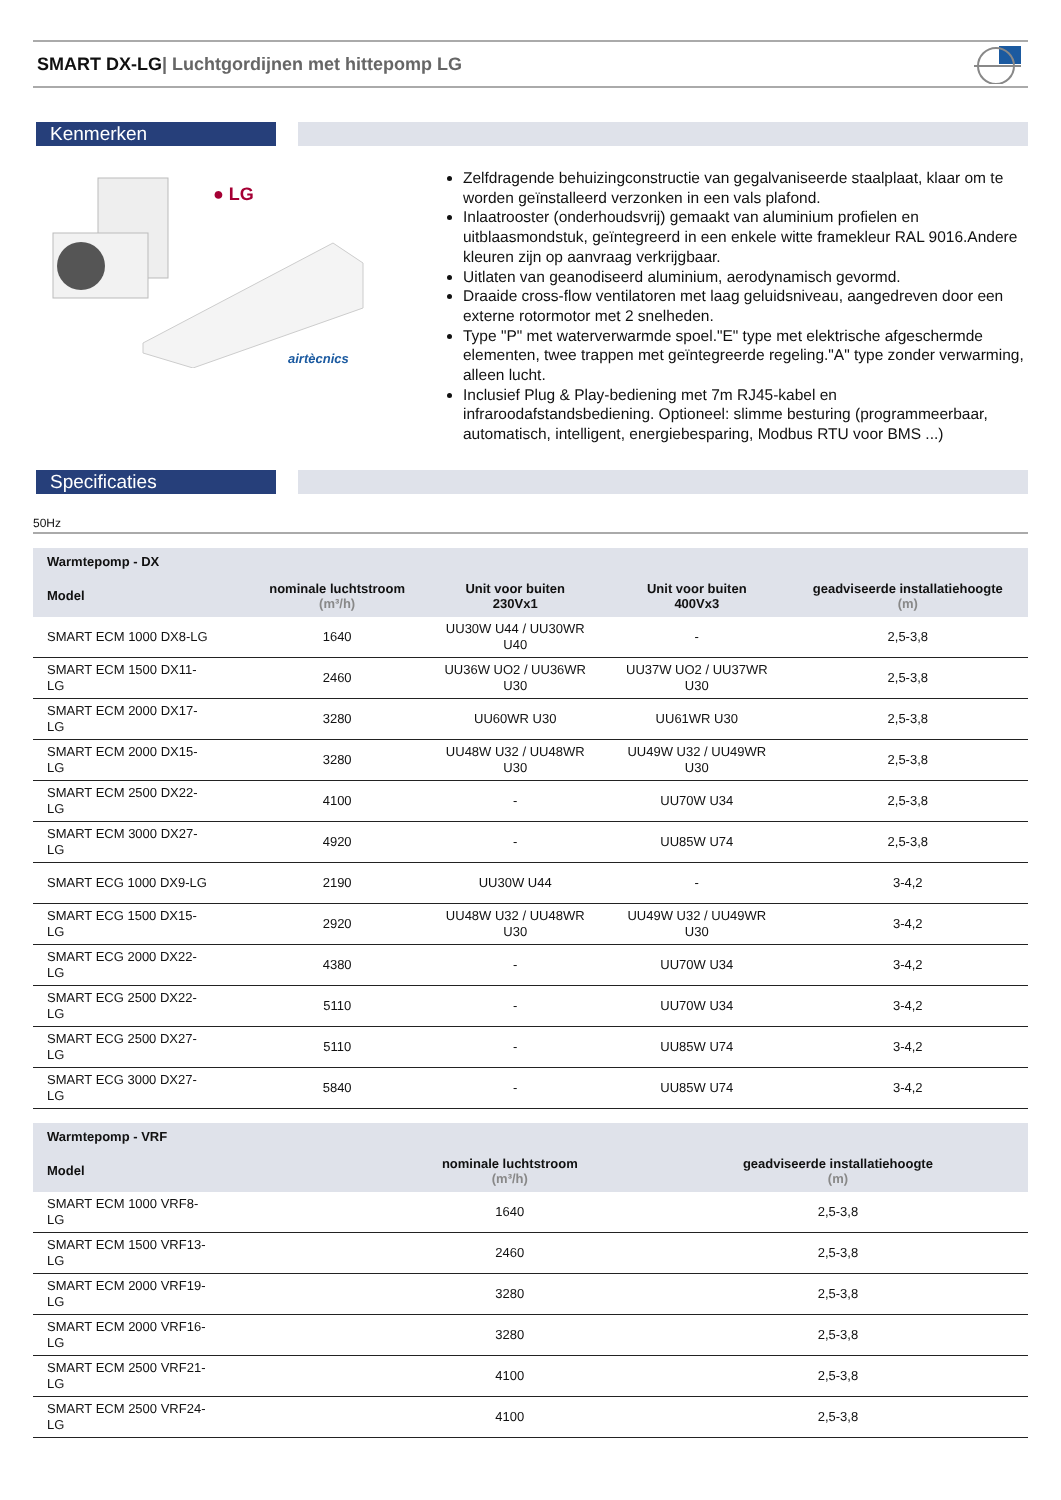SMART DX-LG| Luchtgordijnen met hittepomp LG
Kenmerken
● LG
airtècnics
Zelfdragende behuizingconstructie van gegalvaniseerde staalplaat, klaar om te worden geïnstalleerd verzonken in een vals plafond.
Inlaatrooster (onderhoudsvrij) gemaakt van aluminium profielen en uitblaasmondstuk, geïntegreerd in een enkele witte framekleur RAL 9016.Andere kleuren zijn op aanvraag verkrijgbaar.
Uitlaten van geanodiseerd aluminium, aerodynamisch gevormd.
Draaide cross-flow ventilatoren met laag geluidsniveau, aangedreven door een externe rotormotor met 2 snelheden.
Type "P" met waterverwarmde spoel."E" type met elektrische afgeschermde elementen, twee trappen met geïntegreerde regeling."A" type zonder verwarming, alleen lucht.
Inclusief Plug & Play-bediening met 7m RJ45-kabel en infraroodafstandsbediening. Optioneel: slimme besturing (programmeerbaar, automatisch, intelligent, energiebesparing, Modbus RTU voor BMS ...)
Specificaties
50Hz
| Warmtepomp - DX | | | | |
| --- | --- | --- | --- | --- |
| Model | nominale luchtstroom (m³/h) | Unit voor buiten 230Vx1 | Unit voor buiten 400Vx3 | geadviseerde installatiehoogte (m) |
| SMART ECM 1000 DX8-LG | 1640 | UU30W U44 / UU30WR U40 | - | 2,5-3,8 |
| SMART ECM 1500 DX11- LG | 2460 | UU36W UO2 / UU36WR U30 | UU37W UO2 / UU37WR U30 | 2,5-3,8 |
| SMART ECM 2000 DX17- LG | 3280 | UU60WR U30 | UU61WR U30 | 2,5-3,8 |
| SMART ECM 2000 DX15- LG | 3280 | UU48W U32 / UU48WR U30 | UU49W U32 / UU49WR U30 | 2,5-3,8 |
| SMART ECM 2500 DX22- LG | 4100 | - | UU70W U34 | 2,5-3,8 |
| SMART ECM 3000 DX27- LG | 4920 | - | UU85W U74 | 2,5-3,8 |
| SMART ECG 1000 DX9-LG | 2190 | UU30W U44 | - | 3-4,2 |
| SMART ECG 1500 DX15- LG | 2920 | UU48W U32 / UU48WR U30 | UU49W U32 / UU49WR U30 | 3-4,2 |
| SMART ECG 2000 DX22- LG | 4380 | - | UU70W U34 | 3-4,2 |
| SMART ECG 2500 DX22- LG | 5110 | - | UU70W U34 | 3-4,2 |
| SMART ECG 2500 DX27- LG | 5110 | - | UU85W U74 | 3-4,2 |
| SMART ECG 3000 DX27- LG | 5840 | - | UU85W U74 | 3-4,2 |
| Warmtepomp - VRF | | |
| --- | --- | --- |
| Model | nominale luchtstroom (m³/h) | geadviseerde installatiehoogte (m) |
| SMART ECM 1000 VRF8- LG | 1640 | 2,5-3,8 |
| SMART ECM 1500 VRF13- LG | 2460 | 2,5-3,8 |
| SMART ECM 2000 VRF19- LG | 3280 | 2,5-3,8 |
| SMART ECM 2000 VRF16- LG | 3280 | 2,5-3,8 |
| SMART ECM 2500 VRF21- LG | 4100 | 2,5-3,8 |
| SMART ECM 2500 VRF24- LG | 4100 | 2,5-3,8 |